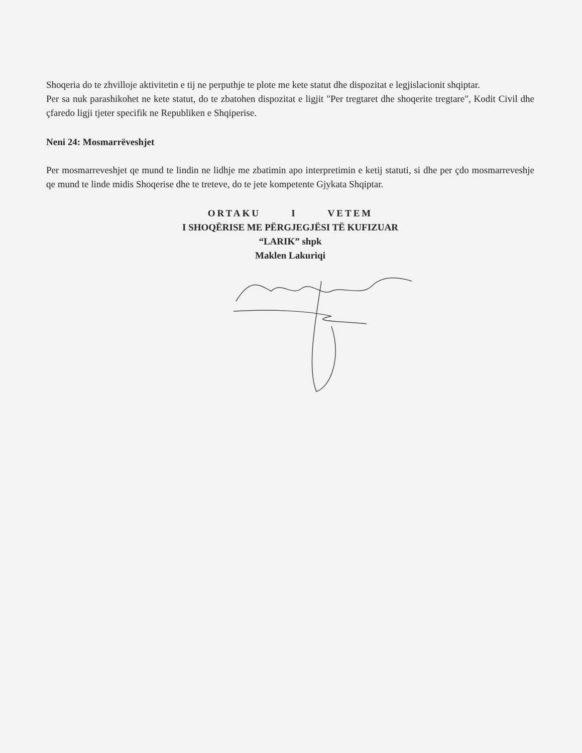Shoqeria do te zhvilloje aktivitetin e tij ne perputhje te plote me kete statut dhe dispozitat e legjislacionit shqiptar.
Per sa nuk parashikohet ne kete statut, do te zbatohen dispozitat e ligjit "Per tregtaret dhe shoqerite tregtare", Kodit Civil dhe çfaredo ligji tjeter specifik ne Republiken e Shqiperise.
Neni 24: Mosmarrëveshjet
Per mosmarreveshjet qe mund te lindin ne lidhje me zbatimin apo interpretimin e ketij statuti, si dhe per çdo mosmarreveshje qe mund te linde midis Shoqerise dhe te treteve, do te jete kompetente Gjykata Shqiptar.
ORTAKU I VETEM
I SHOQËRISE ME PËRGJEGJËSI TË KUFIZUAR
“LARIK” shpk
Maklen Lakuriqi